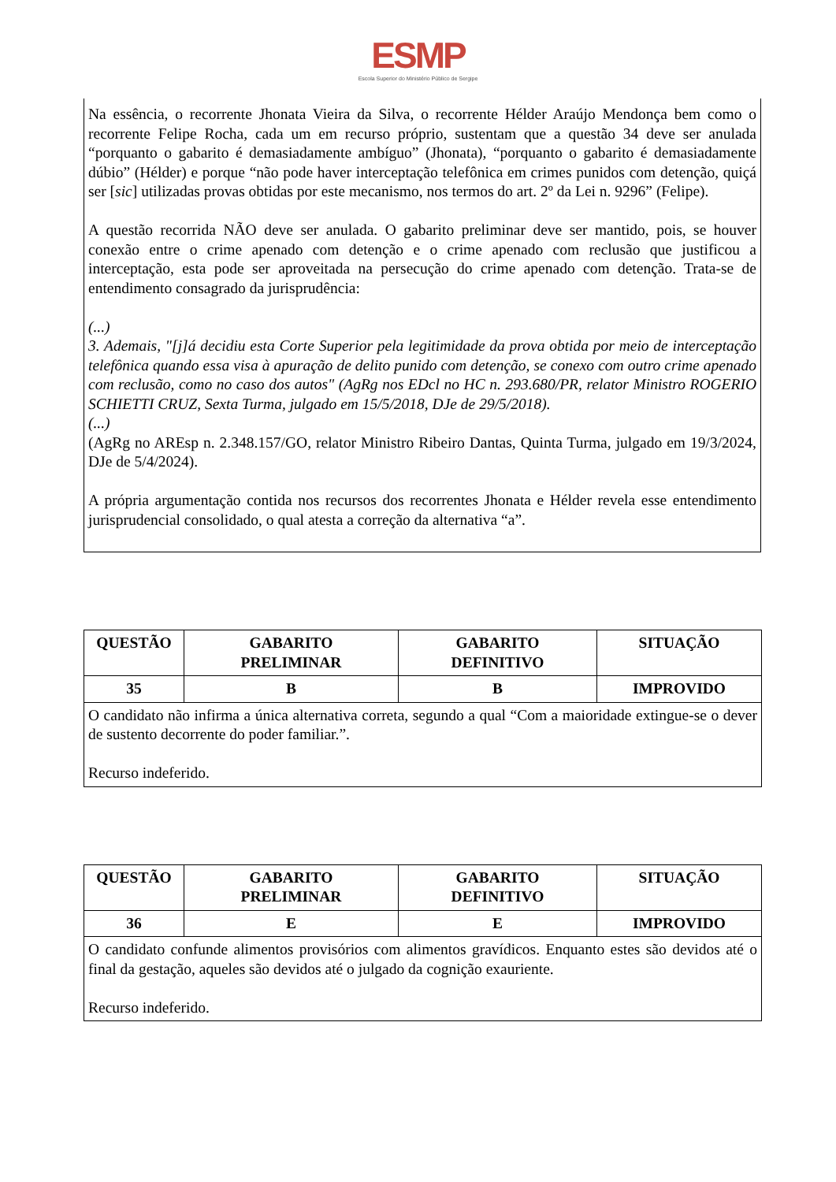ESMP
Escola Superior do Ministério Público de Sergipe
Na essência, o recorrente Jhonata Vieira da Silva, o recorrente Hélder Araújo Mendonça bem como o recorrente Felipe Rocha, cada um em recurso próprio, sustentam que a questão 34 deve ser anulada “porquanto o gabarito é demasiadamente ambíguo” (Jhonata), “porquanto o gabarito é demasiadamente dúbio” (Hélder) e porque “não pode haver interceptação telefônica em crimes punidos com detenção, quiçá ser [sic] utilizadas provas obtidas por este mecanismo, nos termos do art. 2º da Lei n. 9296” (Felipe).
A questão recorrida NÃO deve ser anulada. O gabarito preliminar deve ser mantido, pois, se houver conexão entre o crime apenado com detenção e o crime apenado com reclusão que justificou a interceptação, esta pode ser aproveitada na persecução do crime apenado com detenção. Trata-se de entendimento consagrado da jurisprudência:
(...)
3. Ademais, "[j]á decidiu esta Corte Superior pela legitimidade da prova obtida por meio de interceptação telefônica quando essa visa à apuração de delito punido com detenção, se conexo com outro crime apenado com reclusão, como no caso dos autos" (AgRg nos EDcl no HC n. 293.680/PR, relator Ministro ROGERIO SCHIETTI CRUZ, Sexta Turma, julgado em 15/5/2018, DJe de 29/5/2018).
(...)
(AgRg no AREsp n. 2.348.157/GO, relator Ministro Ribeiro Dantas, Quinta Turma, julgado em 19/3/2024, DJe de 5/4/2024).
A própria argumentação contida nos recursos dos recorrentes Jhonata e Hélder revela esse entendimento jurisprudencial consolidado, o qual atesta a correção da alternativa “a”.
| QUESTÃO | GABARITO PRELIMINAR | GABARITO DEFINITIVO | SITUAÇÃO |
| --- | --- | --- | --- |
| 35 | B | B | IMPROVIDO |
| O candidato não infirma a única alternativa correta, segundo a qual “Com a maioridade extingue-se o dever de sustento decorrente do poder familiar.”. Recurso indeferido. | | | |
| QUESTÃO | GABARITO PRELIMINAR | GABARITO DEFINITIVO | SITUAÇÃO |
| --- | --- | --- | --- |
| 36 | E | E | IMPROVIDO |
| O candidato confunde alimentos provisórios com alimentos gravídicos. Enquanto estes são devidos até o final da gestação, aqueles são devidos até o julgado da cognição exauriente. Recurso indeferido. | | | |